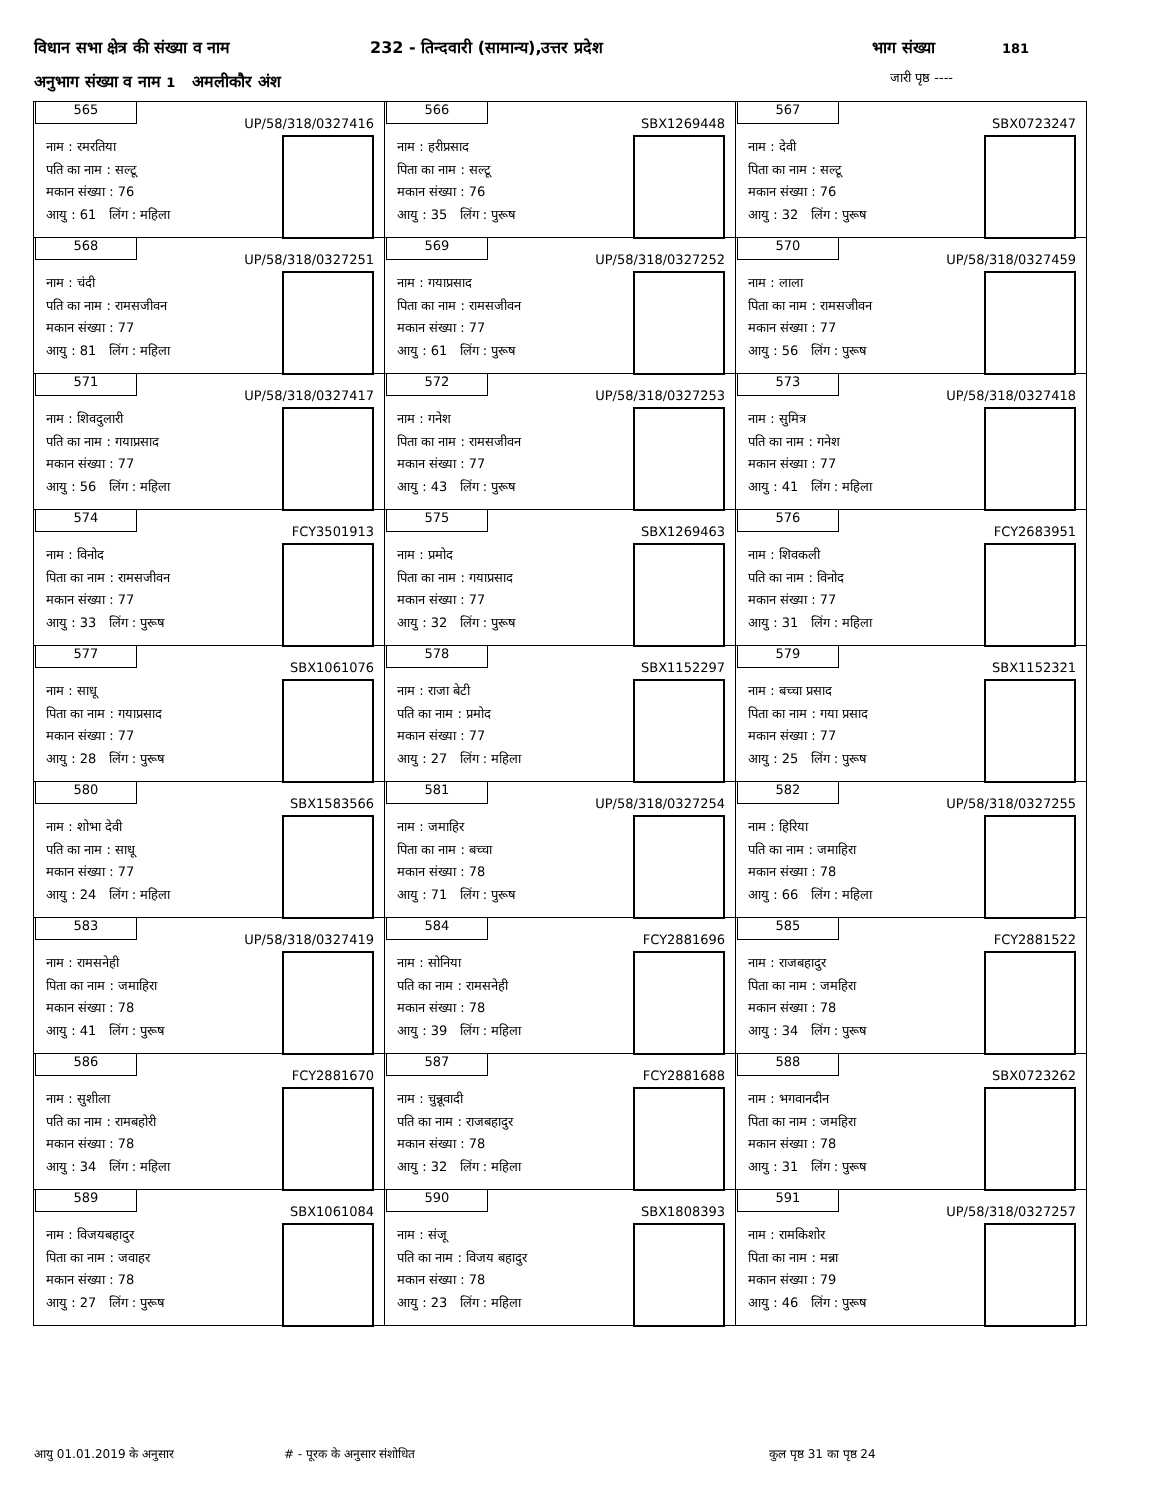विधान सभा क्षेत्र की संख्या व नाम 232 - तिन्दवारी (सामान्य),उत्तर प्रदेश भाग संख्या 181
अनुभाग संख्या व नाम 1 अमलीकौर अंश
जारी पृष्ठ ----
| 565 UP/58/318/0327416 नाम : रमरतिया पति का नाम : सल्टू मकान संख्या : 76 आयु : 61 लिंग : महिला | 566 SBX1269448 नाम : हरीप्रसाद पिता का नाम : सल्टू मकान संख्या : 76 आयु : 35 लिंग : पुरूष | 567 SBX0723247 नाम : देवी पिता का नाम : सल्टू मकान संख्या : 76 आयु : 32 लिंग : पुरूष |
| 568 UP/58/318/0327251 नाम : चंदी पति का नाम : रामसजीवन मकान संख्या : 77 आयु : 81 लिंग : महिला | 569 UP/58/318/0327252 नाम : गयाप्रसाद पिता का नाम : रामसजीवन मकान संख्या : 77 आयु : 61 लिंग : पुरूष | 570 UP/58/318/0327459 नाम : लाला पिता का नाम : रामसजीवन मकान संख्या : 77 आयु : 56 लिंग : पुरूष |
| 571 UP/58/318/0327417 नाम : शिवदुलारी पति का नाम : गयाप्रसाद मकान संख्या : 77 आयु : 56 लिंग : महिला | 572 UP/58/318/0327253 नाम : गनेश पिता का नाम : रामसजीवन मकान संख्या : 77 आयु : 43 लिंग : पुरूष | 573 UP/58/318/0327418 नाम : सुमित्र पति का नाम : गनेश मकान संख्या : 77 आयु : 41 लिंग : महिला |
| 574 FCY3501913 नाम : विनोद पिता का नाम : रामसजीवन मकान संख्या : 77 आयु : 33 लिंग : पुरूष | 575 SBX1269463 नाम : प्रमोद पिता का नाम : गयाप्रसाद मकान संख्या : 77 आयु : 32 लिंग : पुरूष | 576 FCY2683951 नाम : शिवकली पति का नाम : विनोद मकान संख्या : 77 आयु : 31 लिंग : महिला |
| 577 SBX1061076 नाम : साधू पिता का नाम : गयाप्रसाद मकान संख्या : 77 आयु : 28 लिंग : पुरूष | 578 SBX1152297 नाम : राजा बेटी पति का नाम : प्रमोद मकान संख्या : 77 आयु : 27 लिंग : महिला | 579 SBX1152321 नाम : बच्चा प्रसाद पिता का नाम : गया प्रसाद मकान संख्या : 77 आयु : 25 लिंग : पुरूष |
| 580 SBX1583566 नाम : शोभा देवी पति का नाम : साधू मकान संख्या : 77 आयु : 24 लिंग : महिला | 581 UP/58/318/0327254 नाम : जमाहिर पिता का नाम : बच्चा मकान संख्या : 78 आयु : 71 लिंग : पुरूष | 582 UP/58/318/0327255 नाम : हिरिया पति का नाम : जमाहिरा मकान संख्या : 78 आयु : 66 लिंग : महिला |
| 583 UP/58/318/0327419 नाम : रामसनेही पिता का नाम : जमाहिरा मकान संख्या : 78 आयु : 41 लिंग : पुरूष | 584 FCY2881696 नाम : सोनिया पति का नाम : रामसनेही मकान संख्या : 78 आयु : 39 लिंग : महिला | 585 FCY2881522 नाम : राजबहादुर पिता का नाम : जमहिरा मकान संख्या : 78 आयु : 34 लिंग : पुरूष |
| 586 FCY2881670 नाम : सुशीला पति का नाम : रामबहोरी मकान संख्या : 78 आयु : 34 लिंग : महिला | 587 FCY2881688 नाम : चुन्नूवादी पति का नाम : राजबहादुर मकान संख्या : 78 आयु : 32 लिंग : महिला | 588 SBX0723262 नाम : भगवानदीन पिता का नाम : जमहिरा मकान संख्या : 78 आयु : 31 लिंग : पुरूष |
| 589 SBX1061084 नाम : विजयबहादुर पिता का नाम : जवाहर मकान संख्या : 78 आयु : 27 लिंग : पुरूष | 590 SBX1808393 नाम : संजू पति का नाम : विजय बहादुर मकान संख्या : 78 आयु : 23 लिंग : महिला | 591 UP/58/318/0327257 नाम : रामकिशोर पिता का नाम : मन्ना मकान संख्या : 79 आयु : 46 लिंग : पुरूष |
आयु 01.01.2019 के अनुसार # - पूरक के अनुसार संशोधित कुल पृष्ठ 31 का पृष्ठ 24